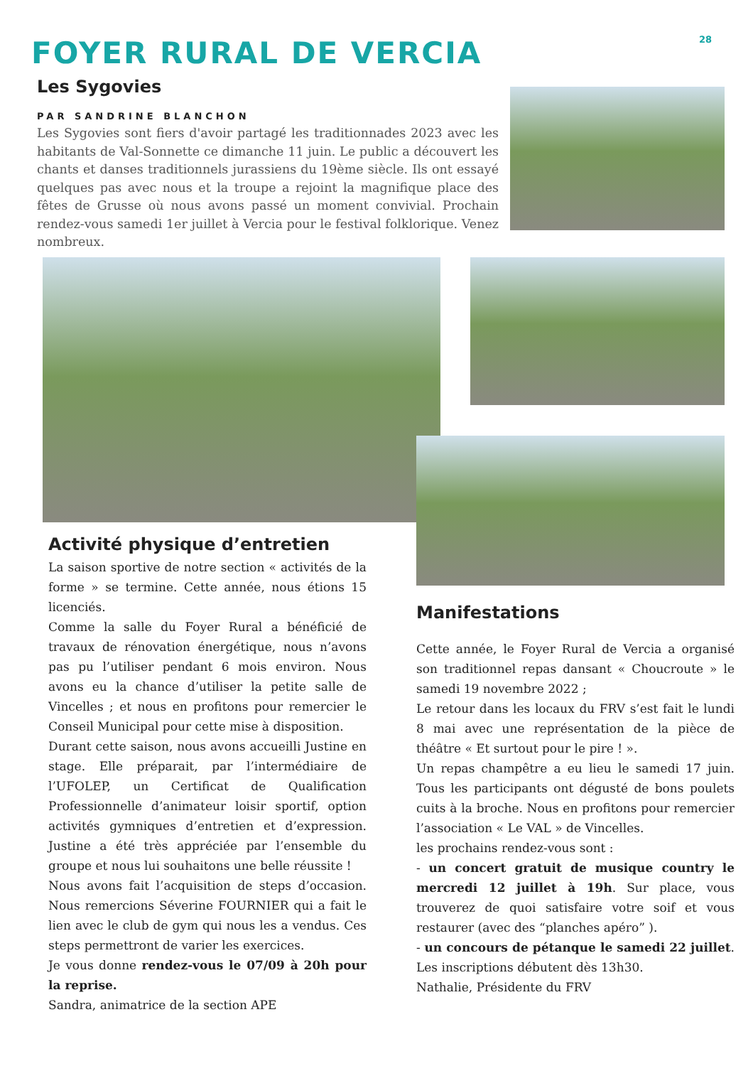28 FOYER RURAL DE VERCIA
Les Sygovies
PAR SANDRINE BLANCHON
Les Sygovies sont fiers d'avoir partagé les traditionnades 2023 avec les habitants de Val-Sonnette ce dimanche 11 juin. Le public a découvert les chants et danses traditionnels jurassiens du 19ème siècle. Ils ont essayé quelques pas avec nous et la troupe a rejoint la magnifique place des fêtes de Grusse où nous avons passé un moment convivial. Prochain rendez-vous samedi 1er juillet à Vercia pour le festival folklorique. Venez nombreux.
Activité physique d’entretien
La saison sportive de notre section « activités de la forme » se termine. Cette année, nous étions 15 licenciés.
Comme la salle du Foyer Rural a bénéficié de travaux de rénovation énergétique, nous n’avons pas pu l’utiliser pendant 6 mois environ. Nous avons eu la chance d’utiliser la petite salle de Vincelles ; et nous en profitons pour remercier le Conseil Municipal pour cette mise à disposition.
Durant cette saison, nous avons accueilli Justine en stage. Elle préparait, par l’intermédiaire de l’UFOLEP, un Certificat de Qualification Professionnelle d’animateur loisir sportif, option activités gymniques d’entretien et d’expression. Justine a été très appréciée par l’ensemble du groupe et nous lui souhaitons une belle réussite !
Nous avons fait l’acquisition de steps d’occasion. Nous remercions Séverine FOURNIER qui a fait le lien avec le club de gym qui nous les a vendus. Ces steps permettront de varier les exercices.
Je vous donne rendez-vous le 07/09 à 20h pour la reprise.
Sandra, animatrice de la section APE
Manifestations
Cette année, le Foyer Rural de Vercia a organisé son traditionnel repas dansant « Choucroute » le samedi 19 novembre 2022 ;
Le retour dans les locaux du FRV s’est fait le lundi 8 mai avec une représentation de la pièce de théâtre « Et surtout pour le pire ! ».
Un repas champêtre a eu lieu le samedi 17 juin. Tous les participants ont dégusté de bons poulets cuits à la broche. Nous en profitons pour remercier l’association « Le VAL » de Vincelles.
les prochains rendez-vous sont :
- un concert gratuit de musique country le mercredi 12 juillet à 19h. Sur place, vous trouverez de quoi satisfaire votre soif et vous restaurer (avec des “planches apéro” ).
- un concours de pétanque le samedi 22 juillet. Les inscriptions débutent dès 13h30.
Nathalie, Présidente du FRV